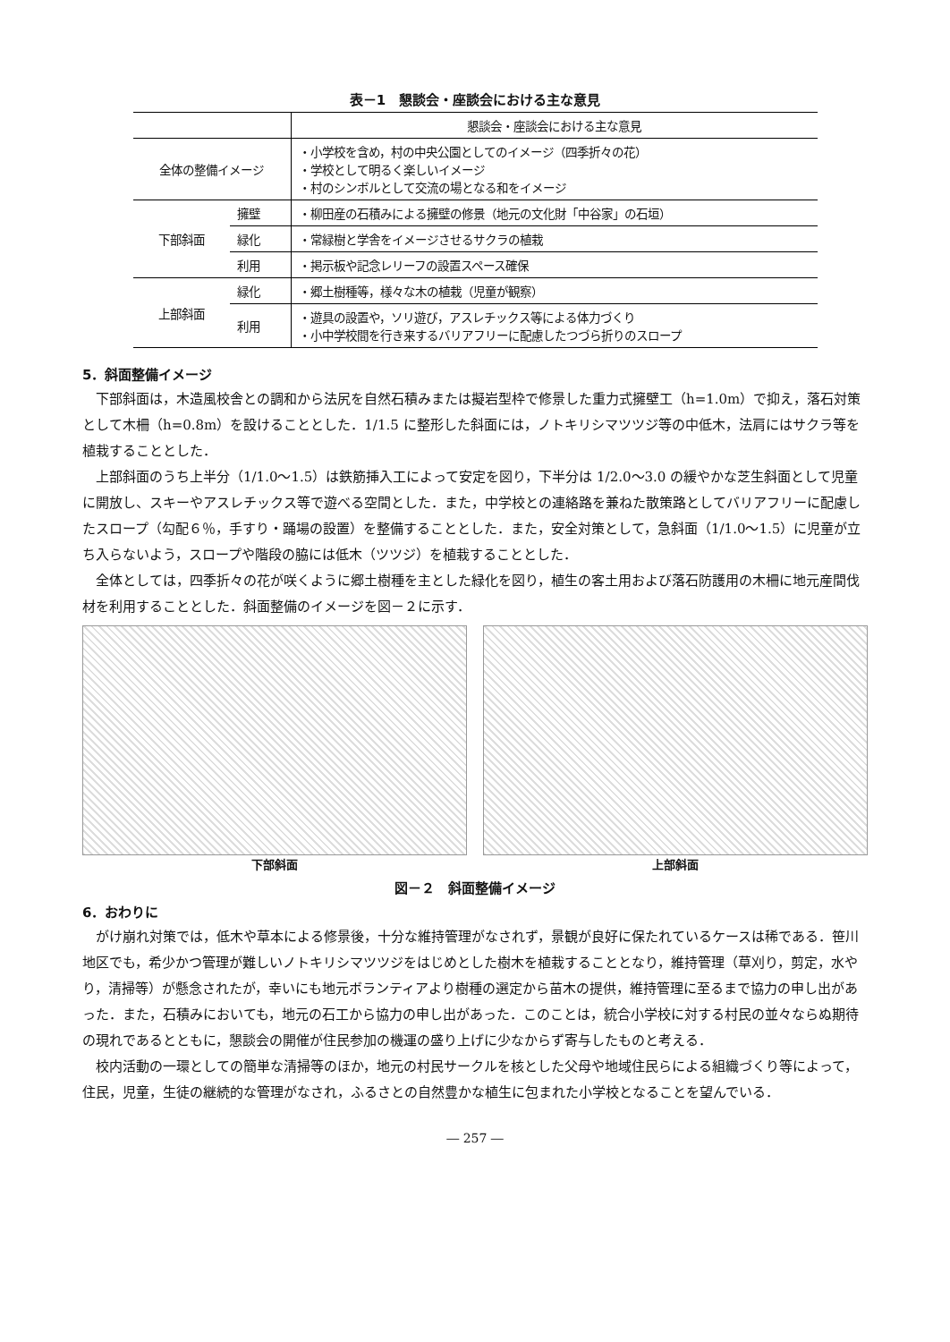表－1　懇談会・座談会における主な意見
| | | 懇談会・座談会における主な意見 |
| --- | --- | --- |
| 全体の整備イメージ | | ・小学校を含め，村の中央公園としてのイメージ（四季折々の花） ・学校として明るく楽しいイメージ ・村のシンボルとして交流の場となる和をイメージ |
| 下部斜面 | 擁壁 | ・柳田産の石積みによる擁壁の修景（地元の文化財「中谷家」の石垣） |
| | 緑化 | ・常緑樹と学舎をイメージさせるサクラの植栽 |
| | 利用 | ・掲示板や記念レリーフの設置スペース確保 |
| 上部斜面 | 緑化 | ・郷土樹種等，様々な木の植栽（児童が観察） |
| | 利用 | ・遊具の設置や，ソリ遊び，アスレチックス等による体力づくり ・小中学校間を行き来するバリアフリーに配慮したつづら折りのスロープ |
5．斜面整備イメージ
下部斜面は，木造風校舎との調和から法尻を自然石積みまたは擬岩型枠で修景した重力式擁壁工（h=1.0m）で抑え，落石対策として木柵（h=0.8m）を設けることとした．1/1.5 に整形した斜面には，ノトキリシマツツジ等の中低木，法肩にはサクラ等を植栽することとした．
上部斜面のうち上半分（1/1.0～1.5）は鉄筋挿入工によって安定を図り，下半分は 1/2.0～3.0 の緩やかな芝生斜面として児童に開放し、スキーやアスレチックス等で遊べる空間とした．また，中学校との連絡路を兼ねた散策路としてバリアフリーに配慮したスロープ（勾配６％，手すり・踊場の設置）を整備することとした．また，安全対策として，急斜面（1/1.0～1.5）に児童が立ち入らないよう，スロープや階段の脇には低木（ツツジ）を植栽することとした．
全体としては，四季折々の花が咲くように郷土樹種を主とした緑化を図り，植生の客土用および落石防護用の木柵に地元産間伐材を利用することとした．斜面整備のイメージを図－２に示す．
下部斜面 上部斜面
図－２　斜面整備イメージ
6．おわりに
がけ崩れ対策では，低木や草本による修景後，十分な維持管理がなされず，景観が良好に保たれているケースは稀である．笹川地区でも，希少かつ管理が難しいノトキリシマツツジをはじめとした樹木を植栽することとなり，維持管理（草刈り，剪定，水やり，清掃等）が懸念されたが，幸いにも地元ボランティアより樹種の選定から苗木の提供，維持管理に至るまで協力の申し出があった．また，石積みにおいても，地元の石工から協力の申し出があった．このことは，統合小学校に対する村民の並々ならぬ期待の現れであるとともに，懇談会の開催が住民参加の機運の盛り上げに少なからず寄与したものと考える．
校内活動の一環としての簡単な清掃等のほか，地元の村民サークルを核とした父母や地域住民らによる組織づくり等によって，住民，児童，生徒の継続的な管理がなされ，ふるさとの自然豊かな植生に包まれた小学校となることを望んでいる．
― 257 ―